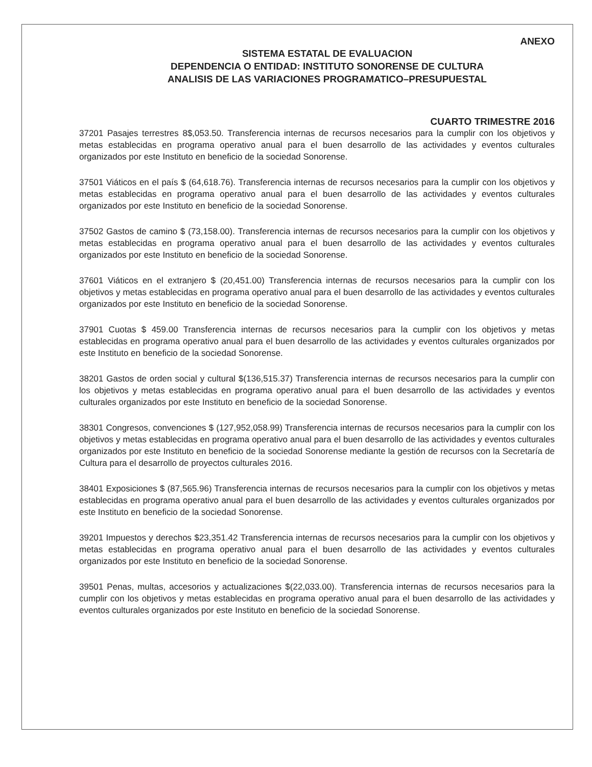ANEXO
SISTEMA ESTATAL DE EVALUACION
DEPENDENCIA O ENTIDAD: INSTITUTO SONORENSE DE CULTURA
ANALISIS DE LAS VARIACIONES PROGRAMATICO–PRESUPUESTAL
CUARTO TRIMESTRE 2016
37201 Pasajes terrestres 8$,053.50. Transferencia internas de recursos necesarios para la cumplir con los objetivos y metas establecidas en programa operativo anual para el buen desarrollo de las actividades y eventos culturales organizados por este Instituto en beneficio de la sociedad Sonorense.
37501 Viáticos en el país $ (64,618.76). Transferencia internas de recursos necesarios para la cumplir con los objetivos y metas establecidas en programa operativo anual para el buen desarrollo de las actividades y eventos culturales organizados por este Instituto en beneficio de la sociedad Sonorense.
37502 Gastos de camino $ (73,158.00). Transferencia internas de recursos necesarios para la cumplir con los objetivos y metas establecidas en programa operativo anual para el buen desarrollo de las actividades y eventos culturales organizados por este Instituto en beneficio de la sociedad Sonorense.
37601 Viáticos en el extranjero $ (20,451.00) Transferencia internas de recursos necesarios para la cumplir con los objetivos y metas establecidas en programa operativo anual para el buen desarrollo de las actividades y eventos culturales organizados por este Instituto en beneficio de la sociedad Sonorense.
37901 Cuotas $ 459.00 Transferencia internas de recursos necesarios para la cumplir con los objetivos y metas establecidas en programa operativo anual para el buen desarrollo de las actividades y eventos culturales organizados por este Instituto en beneficio de la sociedad Sonorense.
38201 Gastos de orden social y cultural $(136,515.37) Transferencia internas de recursos necesarios para la cumplir con los objetivos y metas establecidas en programa operativo anual para el buen desarrollo de las actividades y eventos culturales organizados por este Instituto en beneficio de la sociedad Sonorense.
38301 Congresos, convenciones $ (127,952,058.99) Transferencia internas de recursos necesarios para la cumplir con los objetivos y metas establecidas en programa operativo anual para el buen desarrollo de las actividades y eventos culturales organizados por este Instituto en beneficio de la sociedad Sonorense mediante la gestión de recursos con la Secretaría de Cultura para el desarrollo de proyectos culturales 2016.
38401 Exposiciones $ (87,565.96) Transferencia internas de recursos necesarios para la cumplir con los objetivos y metas establecidas en programa operativo anual para el buen desarrollo de las actividades y eventos culturales organizados por este Instituto en beneficio de la sociedad Sonorense.
39201 Impuestos y derechos $23,351.42 Transferencia internas de recursos necesarios para la cumplir con los objetivos y metas establecidas en programa operativo anual para el buen desarrollo de las actividades y eventos culturales organizados por este Instituto en beneficio de la sociedad Sonorense.
39501 Penas, multas, accesorios y actualizaciones $(22,033.00). Transferencia internas de recursos necesarios para la cumplir con los objetivos y metas establecidas en programa operativo anual para el buen desarrollo de las actividades y eventos culturales organizados por este Instituto en beneficio de la sociedad Sonorense.